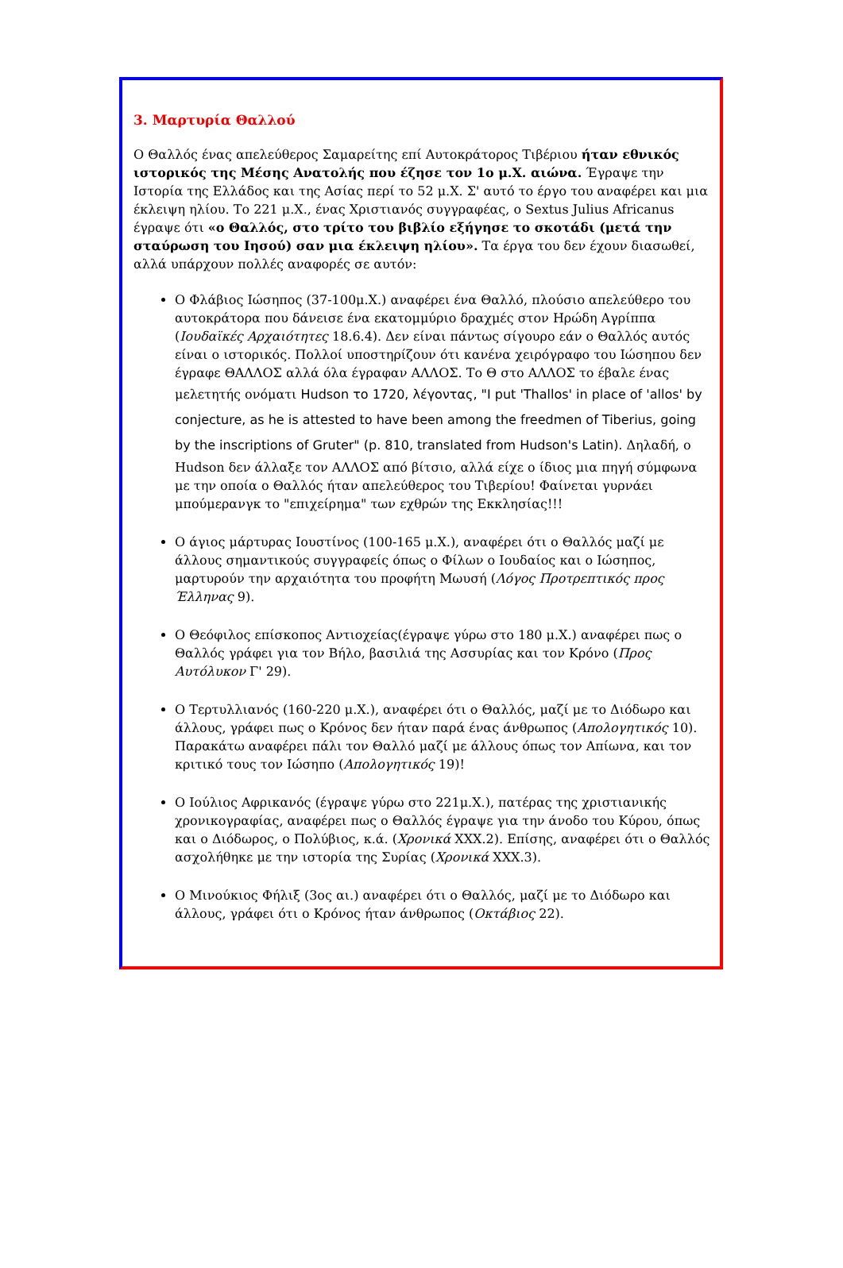3. Μαρτυρία Θαλλού
Ο Θαλλός ένας απελεύθερος Σαμαρείτης επί Αυτοκράτορος Τιβέριου ήταν εθνικός ιστορικός της Μέσης Ανατολής που έζησε τον 1ο μ.Χ. αιώνα. Έγραψε την Ιστορία της Ελλάδος και της Ασίας περί το 52 μ.Χ. Σ' αυτό το έργο του αναφέρει και μια έκλειψη ηλίου. Το 221 μ.Χ., ένας Χριστιανός συγγραφέας, ο Sextus Julius Africanus έγραψε ότι «ο Θαλλός, στο τρίτο του βιβλίο εξήγησε το σκοτάδι (μετά την σταύρωση του Ιησού) σαν μια έκλειψη ηλίου». Τα έργα του δεν έχουν διασωθεί, αλλά υπάρχουν πολλές αναφορές σε αυτόν:
Ο Φλάβιος Ιώσηπος (37-100μ.Χ.) αναφέρει ένα Θαλλό, πλούσιο απελεύθερο του αυτοκράτορα που δάνεισε ένα εκατομμύριο δραχμές στον Ηρώδη Αγρίππα (Ιουδαϊκές Αρχαιότητες 18.6.4). Δεν είναι πάντως σίγουρο εάν ο Θαλλός αυτός είναι ο ιστορικός. Πολλοί υποστηρίζουν ότι κανένα χειρόγραφο του Ιώσηπου δεν έγραφε ΘΑΛΛΟΣ αλλά όλα έγραφαν ΑΛΛΟΣ. Το Θ στο ΑΛΛΟΣ το έβαλε ένας μελετητής ονόματι Hudson το 1720, λέγοντας, "I put 'Thallos' in place of 'allos' by conjecture, as he is attested to have been among the freedmen of Tiberius, going by the inscriptions of Gruter" (p. 810, translated from Hudson's Latin). Δηλαδή, ο Hudson δεν άλλαξε τον ΑΛΛΟΣ από βίτσιο, αλλά είχε ο ίδιος μια πηγή σύμφωνα με την οποία ο Θαλλός ήταν απελεύθερος του Τιβερίου! Φαίνεται γυρνάει μπούμερανγκ το "επιχείρημα" των εχθρών της Εκκλησίας!!!
Ο άγιος μάρτυρας Ιουστίνος (100-165 μ.Χ.), αναφέρει ότι ο Θαλλός μαζί με άλλους σημαντικούς συγγραφείς όπως ο Φίλων ο Ιουδαίος και ο Ιώσηπος, μαρτυρούν την αρχαιότητα του προφήτη Μωυσή (Λόγος Προτρεπτικός προς Έλληνας 9).
Ο Θεόφιλος επίσκοπος Αντιοχείας(έγραψε γύρω στο 180 μ.Χ.) αναφέρει πως ο Θαλλός γράφει για τον Βήλο, βασιλιά της Ασσυρίας και τον Κρόνο (Προς Αυτόλυκον Γ' 29).
Ο Τερτυλλιανός (160-220 μ.Χ.), αναφέρει ότι ο Θαλλός, μαζί με το Διόδωρο και άλλους, γράφει πως ο Κρόνος δεν ήταν παρά ένας άνθρωπος (Απολογητικός 10). Παρακάτω αναφέρει πάλι τον Θαλλό μαζί με άλλους όπως τον Απίωνα, και τον κριτικό τους τον Ιώσηπο (Απολογητικός 19)!
Ο Ιούλιος Αφρικανός (έγραψε γύρω στο 221μ.Χ.), πατέρας της χριστιανικής χρονικογραφίας, αναφέρει πως ο Θαλλός έγραψε για την άνοδο του Κύρου, όπως και ο Διόδωρος, ο Πολύβιος, κ.ά. (Χρονικά XXX.2). Επίσης, αναφέρει ότι ο Θαλλός ασχολήθηκε με την ιστορία της Συρίας (Χρονικά XXX.3).
Ο Μινούκιος Φήλιξ (3ος αι.) αναφέρει ότι ο Θαλλός, μαζί με το Διόδωρο και άλλους, γράφει ότι ο Κρόνος ήταν άνθρωπος (Οκτάβιος 22).